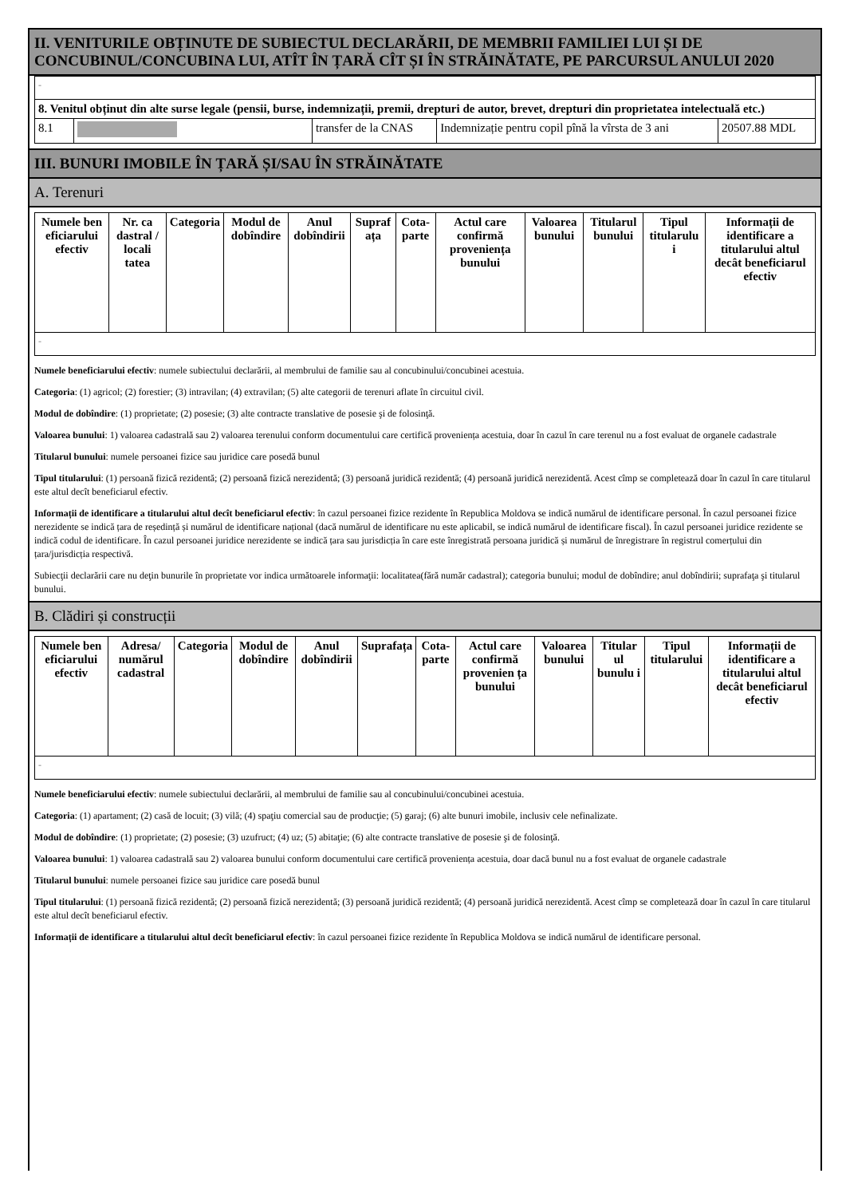II. VENITURILE OBȚINUTE DE SUBIECTUL DECLARĂRII, DE MEMBRII FAMILIEI LUI ȘI DE CONCUBINUL/CONCUBINA LUI, ATÎT ÎN ȚARĂ CÎT ȘI ÎN STRĂINĂTATE, PE PARCURSUL ANULUI 2020
| - | | | | |
| 8. Venitul obținut din alte surse legale (pensii, burse, indemnizații, premii, drepturi de autor, brevet, drepturi din proprietatea intelectuală etc.) | | | | |
| 8.1 | | transfer de la CNAS | Indemnizație pentru copil pînă la vîrsta de 3 ani | 20507.88 MDL |
III. BUNURI IMOBILE ÎN ȚARĂ ȘI/SAU ÎN STRĂINĂTATE
A. Terenuri
| Numele ben eficiarului efectiv | Nr. ca dastral / locali tatea | Categoria | Modul de dobîndire | Anul dobîndirii | Supraf ața | Cota-parte | Actul care confirmă proveniența bunului | Valoarea bunului | Titularul bunului | Tipul titularulu i | Informații de identificare a titularului altul decât beneficiarul efectiv |
| --- | --- | --- | --- | --- | --- | --- | --- | --- | --- | --- | --- |
| - | | | | | | | | | | | |
Numele beneficiarului efectiv: numele subiectului declarării, al membrului de familie sau al concubinului/concubinei acestuia.
Categoria: (1) agricol; (2) forestier; (3) intravilan; (4) extravilan; (5) alte categorii de terenuri aflate în circuitul civil.
Modul de dobîndire: (1) proprietate; (2) posesie; (3) alte contracte translative de posesie şi de folosinţă.
Valoarea bunului: 1) valoarea cadastrală sau 2) valoarea terenului conform documentului care certifică proveniența acestuia, doar în cazul în care terenul nu a fost evaluat de organele cadastrale
Titularul bunului: numele persoanei fizice sau juridice care posedă bunul
Tipul titularului: (1) persoană fizică rezidentă; (2) persoană fizică nerezidentă; (3) persoană juridică rezidentă; (4) persoană juridică nerezidentă. Acest cîmp se completează doar în cazul în care titularul este altul decît beneficiarul efectiv.
Informații de identificare a titularului altul decît beneficiarul efectiv: în cazul persoanei fizice rezidente în Republica Moldova se indică numărul de identificare personal. În cazul persoanei fizice nerezidente se indică țara de reședință și numărul de identificare național (dacă numărul de identificare nu este aplicabil, se indică numărul de identificare fiscal). În cazul persoanei juridice rezidente se indică codul de identificare. În cazul persoanei juridice nerezidente se indică țara sau jurisdicția în care este înregistrată persoana juridică și numărul de înregistrare în registrul comerțului din țara/jurisdicția respectivă.
Subiecţii declarării care nu deţin bunurile în proprietate vor indica următoarele informaţii: localitatea(fără număr cadastral); categoria bunului; modul de dobîndire; anul dobîndirii; suprafaţa şi titularul bunului.
B. Clădiri și construcții
| Numele ben eficiarului efectiv | Adresa/ numărul cadastral | Categoria | Modul de dobîndire | Anul dobîndirii | Suprafața | Cota-parte | Actul care confirmă provenien ța bunului | Valoarea bunului | Titular ul bunulu i | Tipul titularului | Informații de identificare a titularului altul decât beneficiarul efectiv |
| --- | --- | --- | --- | --- | --- | --- | --- | --- | --- | --- | --- |
| - | | | | | | | | | | | |
Numele beneficiarului efectiv: numele subiectului declarării, al membrului de familie sau al concubinului/concubinei acestuia.
Categoria: (1) apartament; (2) casă de locuit; (3) vilă; (4) spaţiu comercial sau de producţie; (5) garaj; (6) alte bunuri imobile, inclusiv cele nefinalizate.
Modul de dobîndire: (1) proprietate; (2) posesie; (3) uzufruct; (4) uz; (5) abitaţie; (6) alte contracte translative de posesie şi de folosinţă.
Valoarea bunului: 1) valoarea cadastrală sau 2) valoarea bunului conform documentului care certifică proveniența acestuia, doar dacă bunul nu a fost evaluat de organele cadastrale
Titularul bunului: numele persoanei fizice sau juridice care posedă bunul
Tipul titularului: (1) persoană fizică rezidentă; (2) persoană fizică nerezidentă; (3) persoană juridică rezidentă; (4) persoană juridică nerezidentă. Acest cîmp se completează doar în cazul în care titularul este altul decît beneficiarul efectiv.
Informații de identificare a titularului altul decît beneficiarul efectiv: în cazul persoanei fizice rezidente în Republica Moldova se indică numărul de identificare personal.